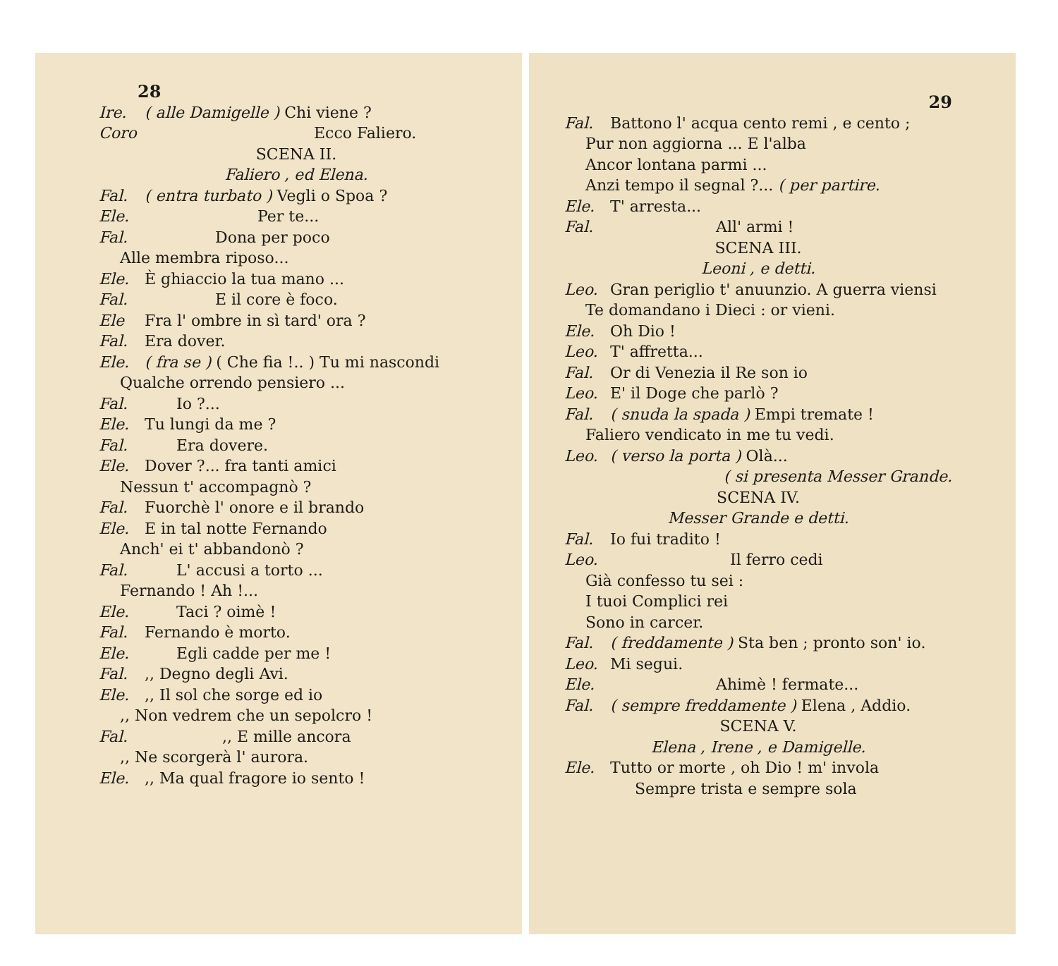28
Ire. ( alle Damigelle ) Chi viene ?
Coro Ecco Faliero.
SCENA II.
Faliero , ed Elena.
Fal. ( entra turbato ) Vegli o Spoa ?
Ele. Per te...
Fal. Dona per poco
Alle membra riposo...
Ele. È ghiaccio la tua mano ...
Fal. E il core è foco.
Ele Fra l' ombre in sì tard' ora ?
Fal. Era dover.
Ele. ( fra se ) ( Che fia !.. ) Tu mi nascondi
Qualche orrendo pensiero ...
Fal. Io ?...
Ele. Tu lungi da me ?
Fal. Era dovere.
Ele. Dover ?... fra tanti amici
Nessun t' accompagnò ?
Fal. Fuorchè l' onore e il brando
Ele. E in tal notte Fernando
Anch' ei t' abbandonò ?
Fal. L' accusi a torto ...
Fernando ! Ah !...
Ele. Taci ? oimè !
Fal. Fernando è morto.
Ele. Egli cadde per me !
Fal.,, Degno degli Avi.
Ele.,, Il sol che sorge ed io
,, Non vedrem che un sepolcro !
Fal.,, E mille ancora
,, Ne scorgerà l' aurora.
Ele.,, Ma qual fragore io sento !
29
Fal. Battono l' acqua cento remi , e cento ;
Pur non aggiorna ... E l'alba
Ancor lontana parmi ...
Anzi tempo il segnal ?... ( per partire.
Ele. T' arresta...
Fal. All' armi !
SCENA III.
Leoni , e detti.
Leo. Gran periglio t' anuunzio. A guerra viensi
Te domandano i Dieci : or vieni.
Ele. Oh Dio !
Leo. T' affretta...
Fal. Or di Venezia il Re son io
Leo. E' il Doge che parlò ?
Fal. ( snuda la spada ) Empi tremate !
Faliero vendicato in me tu vedi.
Leo. ( verso la porta ) Olà...
( si presenta Messer Grande.
SCENA IV.
Messer Grande e detti.
Fal. Io fui tradito !
Leo. Il ferro cedi
Già confesso tu sei :
I tuoi Complici rei
Sono in carcer.
Fal. ( freddamente ) Sta ben ; pronto son' io.
Leo. Mi segui.
Ele. Ahimè ! fermate...
Fal. ( sempre freddamente ) Elena , Addio.
SCENA V.
Elena , Irene , e Damigelle.
Ele. Tutto or morte , oh Dio ! m' invola
Sempre trista e sempre sola